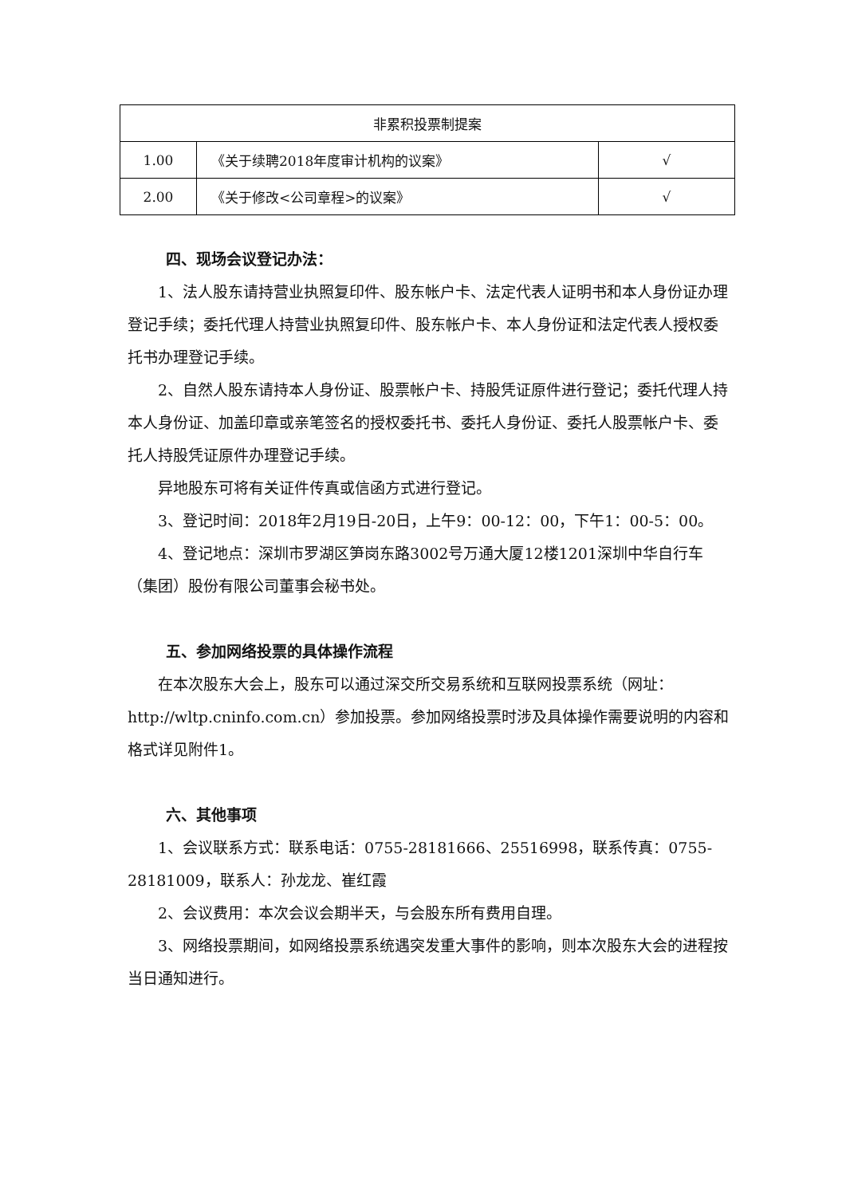| 非累积投票制提案 | | |
| 1.00 | 《关于续聘2018年度审计机构的议案》 | √ |
| 2.00 | 《关于修改<公司章程>的议案》 | √ |
四、现场会议登记办法：
1、法人股东请持营业执照复印件、股东帐户卡、法定代表人证明书和本人身份证办理登记手续；委托代理人持营业执照复印件、股东帐户卡、本人身份证和法定代表人授权委托书办理登记手续。
2、自然人股东请持本人身份证、股票帐户卡、持股凭证原件进行登记；委托代理人持本人身份证、加盖印章或亲笔签名的授权委托书、委托人身份证、委托人股票帐户卡、委托人持股凭证原件办理登记手续。
异地股东可将有关证件传真或信函方式进行登记。
3、登记时间：2018年2月19日-20日，上午9：00-12：00，下午1：00-5：00。
4、登记地点：深圳市罗湖区笋岗东路3002号万通大厦12楼1201深圳中华自行车（集团）股份有限公司董事会秘书处。
五、参加网络投票的具体操作流程
在本次股东大会上，股东可以通过深交所交易系统和互联网投票系统（网址：http://wltp.cninfo.com.cn）参加投票。参加网络投票时涉及具体操作需要说明的内容和格式详见附件1。
六、其他事项
1、会议联系方式：联系电话：0755-28181666、25516998，联系传真：0755-28181009，联系人：孙龙龙、崔红霞
2、会议费用：本次会议会期半天，与会股东所有费用自理。
3、网络投票期间，如网络投票系统遇突发重大事件的影响，则本次股东大会的进程按当日通知进行。